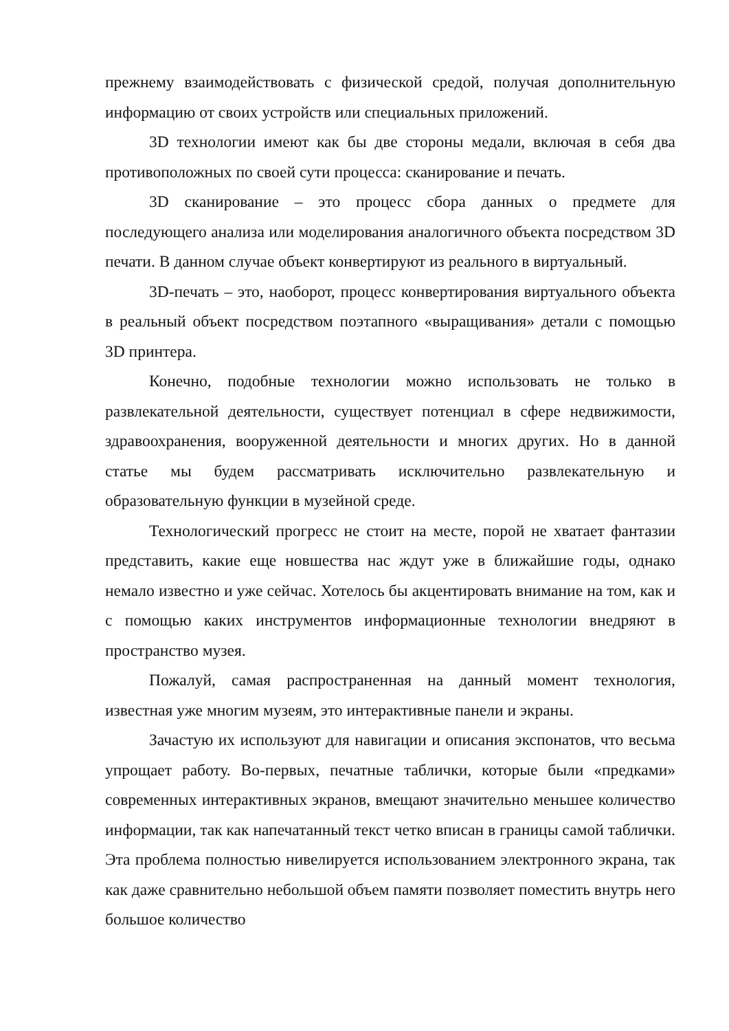прежнему взаимодействовать с физической средой, получая дополнительную информацию от своих устройств или специальных приложений.
3D технологии имеют как бы две стороны медали, включая в себя два противоположных по своей сути процесса: сканирование и печать.
3D сканирование – это процесс сбора данных о предмете для последующего анализа или моделирования аналогичного объекта посредством 3D печати. В данном случае объект конвертируют из реального в виртуальный.
3D-печать – это, наоборот, процесс конвертирования виртуального объекта в реальный объект посредством поэтапного «выращивания» детали с помощью 3D принтера.
Конечно, подобные технологии можно использовать не только в развлекательной деятельности, существует потенциал в сфере недвижимости, здравоохранения, вооруженной деятельности и многих других. Но в данной статье мы будем рассматривать исключительно развлекательную и образовательную функции в музейной среде.
Технологический прогресс не стоит на месте, порой не хватает фантазии представить, какие еще новшества нас ждут уже в ближайшие годы, однако немало известно и уже сейчас. Хотелось бы акцентировать внимание на том, как и с помощью каких инструментов информационные технологии внедряют в пространство музея.
Пожалуй, самая распространенная на данный момент технология, известная уже многим музеям, это интерактивные панели и экраны.
Зачастую их используют для навигации и описания экспонатов, что весьма упрощает работу. Во-первых, печатные таблички, которые были «предками» современных интерактивных экранов, вмещают значительно меньшее количество информации, так как напечатанный текст четко вписан в границы самой таблички. Эта проблема полностью нивелируется использованием электронного экрана, так как даже сравнительно небольшой объем памяти позволяет поместить внутрь него большое количество